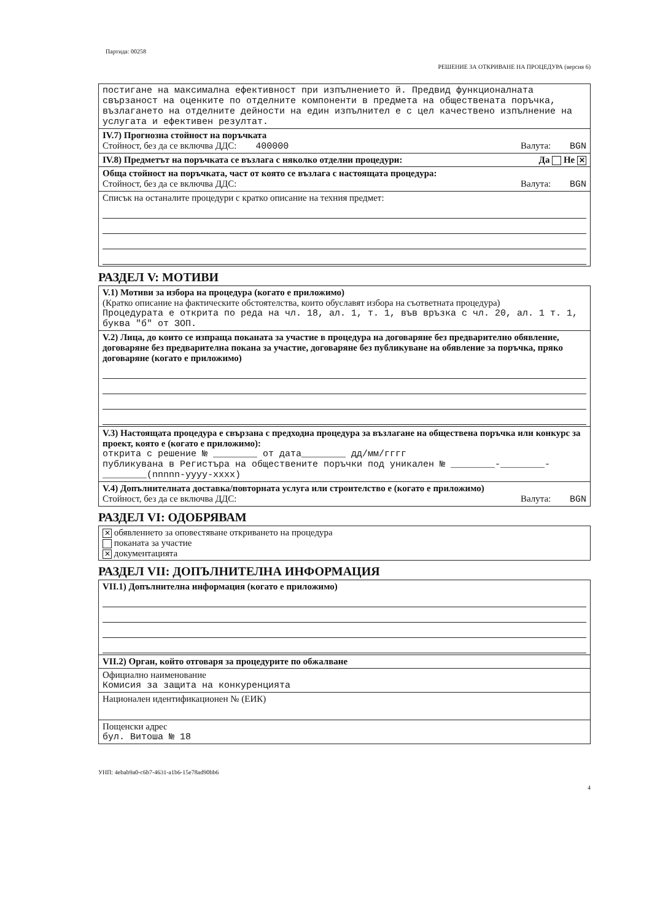Партида: 00258
РЕШЕНИЕ ЗА ОТКРИВАНЕ НА ПРОЦЕДУРА (версия 6)
постигане на максимална ефективност при изпълнението й. Предвид функционалната свързаност на оценките по отделните компоненти в предмета на обществената поръчка, възлагането на отделните дейности на един изпълнител е с цел качествено изпълнение на услугата и ефективен резултат.
IV.7) Прогнозна стойност на поръчката
Стойност, без да се включва ДДС: 400000 Валута: BGN
IV.8) Предметът на поръчката се възлага с няколко отделни процедури: Да Не ✕
Обща стойност на поръчката, част от която се възлага с настоящата процедура:
Стойност, без да се включва ДДС: Валута: BGN
Списък на останалите процедури с кратко описание на техния предмет:
РАЗДЕЛ V: МОТИВИ
V.1) Мотиви за избора на процедура (когато е приложимо)
(Кратко описание на фактическите обстоятелства, които обуславят избора на съответната процедура)
Процедурата е открита по реда на чл. 18, ал. 1, т. 1, във връзка с чл. 20, ал. 1 т. 1, буква "б" от ЗОП.
V.2) Лица, до които се изпраща поканата за участие в процедура на договаряне без предварително обявление, договаряне без предварителна покана за участие, договаряне без публикуване на обявление за поръчка, пряко договаряне (когато е приложимо)
V.3) Настоящата процедура е свързана с предходна процедура за възлагане на обществена поръчка или конкурс за проект, която е (когато е приложимо):
открита с решение № ________ от дата________ дд/мм/гггг
публикувана в Регистъра на обществените поръчки под уникален № ________-________-________(nnnnn-yyyy-xxxx)
V.4) Допълнителната доставка/повторната услуга или строителство е (когато е приложимо)
Стойност, без да се включва ДДС: Валута: BGN
РАЗДЕЛ VI: ОДОБРЯВАМ
✕ обявлението за оповестяване откриването на процедура
поканата за участие
✕ документацията
РАЗДЕЛ VII: ДОПЪЛНИТЕЛНА ИНФОРМАЦИЯ
VII.1) Допълнителна информация (когато е приложимо)
VII.2) Орган, който отговаря за процедурите по обжалване
Официално наименование
Комисия за защита на конкуренцията
Национален идентификационен № (ЕИК)
Пощенски адрес
бул. Витоша № 18
УНП: 4ebab9a0-c6b7-4631-a1b6-15e78ad90bb6
4